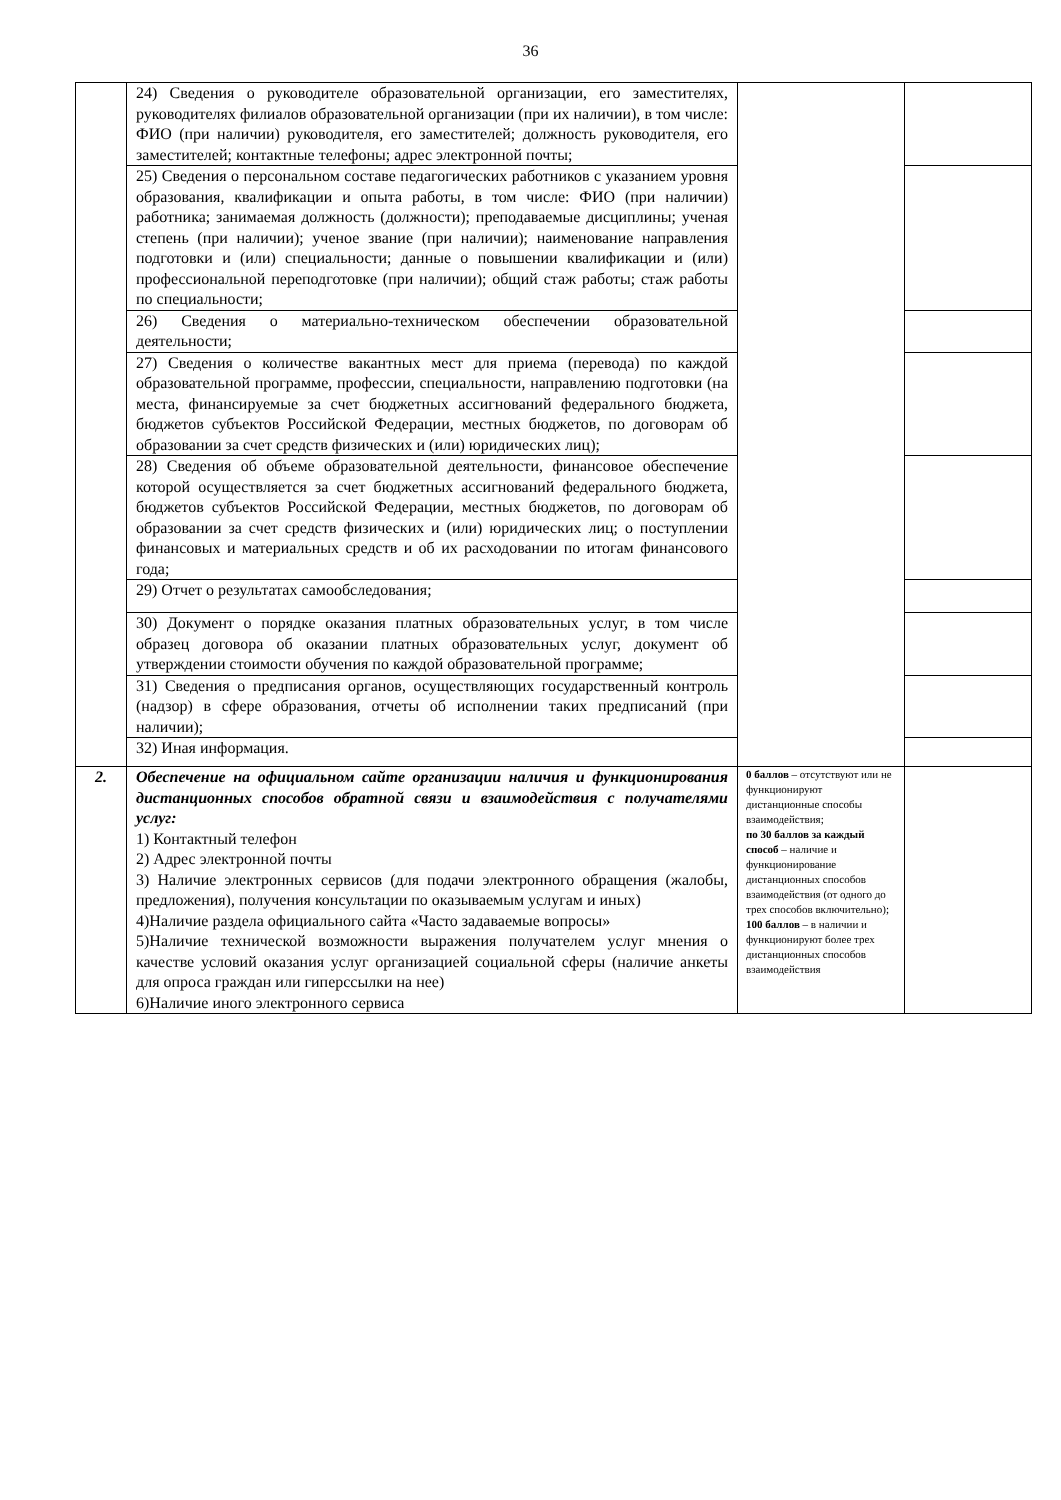36
| | 24) Сведения о руководителе образовательной организации, его заместителях, руководителях филиалов образовательной организации (при их наличии), в том числе: ФИО (при наличии) руководителя, его заместителей; должность руководителя, его заместителей; контактные телефоны; адрес электронной почты; | | |
| | 25) Сведения о персональном составе педагогических работников с указанием уровня образования, квалификации и опыта работы, в том числе: ФИО (при наличии) работника; занимаемая должность (должности); преподаваемые дисциплины; ученая степень (при наличии); ученое звание (при наличии); наименование направления подготовки и (или) специальности; данные о повышении квалификации и (или) профессиональной переподготовке (при наличии); общий стаж работы; стаж работы по специальности; | | |
| | 26) Сведения о материально-техническом обеспечении образовательной деятельности; | | |
| | 27) Сведения о количестве вакантных мест для приема (перевода) по каждой образовательной программе, профессии, специальности, направлению подготовки (на места, финансируемые за счет бюджетных ассигнований федерального бюджета, бюджетов субъектов Российской Федерации, местных бюджетов, по договорам об образовании за счет средств физических и (или) юридических лиц); | | |
| | 28) Сведения об объеме образовательной деятельности, финансовое обеспечение которой осуществляется за счет бюджетных ассигнований федерального бюджета, бюджетов субъектов Российской Федерации, местных бюджетов, по договорам об образовании за счет средств физических и (или) юридических лиц; о поступлении финансовых и материальных средств и об их расходовании по итогам финансового года; | | |
| | 29) Отчет о результатах самообследования; | | |
| | 30) Документ о порядке оказания платных образовательных услуг, в том числе образец договора об оказании платных образовательных услуг, документ об утверждении стоимости обучения по каждой образовательной программе; | | |
| | 31) Сведения о предписания органов, осуществляющих государственный контроль (надзор) в сфере образования, отчеты об исполнении таких предписаний (при наличии); | | |
| | 32) Иная информация. | | |
| 2. | Обеспечение на официальном сайте организации наличия и функционирования дистанционных способов обратной связи и взаимодействия с получателями услуг: 1) Контактный телефон 2) Адрес электронной почты 3) Наличие электронных сервисов (для подачи электронного обращения (жалобы, предложения), получения консультации по оказываемым услугам и иных) 4)Наличие раздела официального сайта «Часто задаваемые вопросы» 5)Наличие технической возможности выражения получателем услуг мнения о качестве условий оказания услуг организацией социальной сферы (наличие анкеты для опроса граждан или гиперссылки на нее) 6)Наличие иного электронного сервиса | 0 баллов – отсутствуют или не функционируют дистанционные способы взаимодействия; по 30 баллов за каждый способ – наличие и функционирование дистанционных способов взаимодействия (от одного до трех способов включительно); 100 баллов – в наличии и функционируют более трех дистанционных способов взаимодействия | |